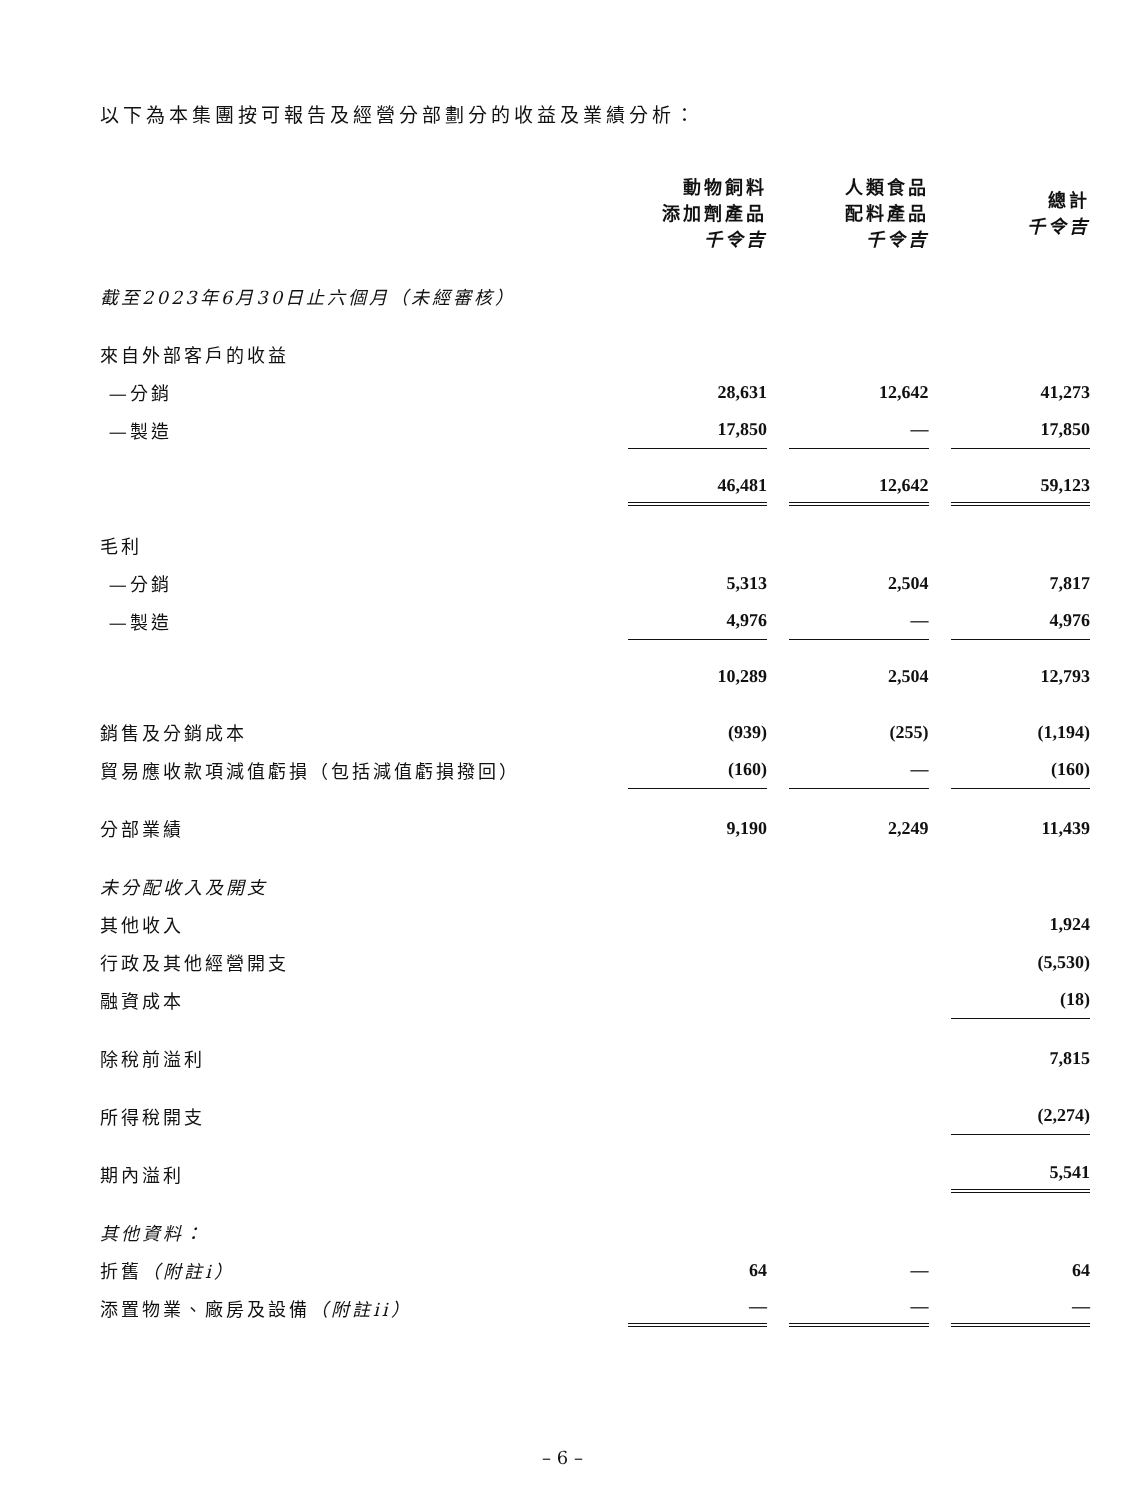以下為本集團按可報告及經營分部劃分的收益及業績分析：
| | 動物飼料 添加劑產品 千令吉 | | 人類食品 配料產品 千令吉 | | 總計 千令吉 |
| 截至2023年6月30日止六個月（未經審核） | | | | | |
| 來自外部客戶的收益 | | | | | |
| —分銷 | 28,631 | | 12,642 | | 41,273 |
| —製造 | 17,850 | | — | | 17,850 |
| | 46,481 | | 12,642 | | 59,123 |
| 毛利 | | | | | |
| —分銷 | 5,313 | | 2,504 | | 7,817 |
| —製造 | 4,976 | | — | | 4,976 |
| | 10,289 | | 2,504 | | 12,793 |
| 銷售及分銷成本 | (939) | | (255) | | (1,194) |
| 貿易應收款項減值虧損（包括減值虧損撥回） | (160) | | — | | (160) |
| 分部業績 | 9,190 | | 2,249 | | 11,439 |
| 未分配收入及開支 | | | | | |
| 其他收入 | | | | | 1,924 |
| 行政及其他經營開支 | | | | | (5,530) |
| 融資成本 | | | | | (18) |
| 除稅前溢利 | | | | | 7,815 |
| 所得稅開支 | | | | | (2,274) |
| 期內溢利 | | | | | 5,541 |
| 其他資料： | | | | | |
| 折舊 （附註i） | 64 | | — | | 64 |
| 添置物業、廠房及設備 （附註ii） | — | | — | | — |
– 6 –